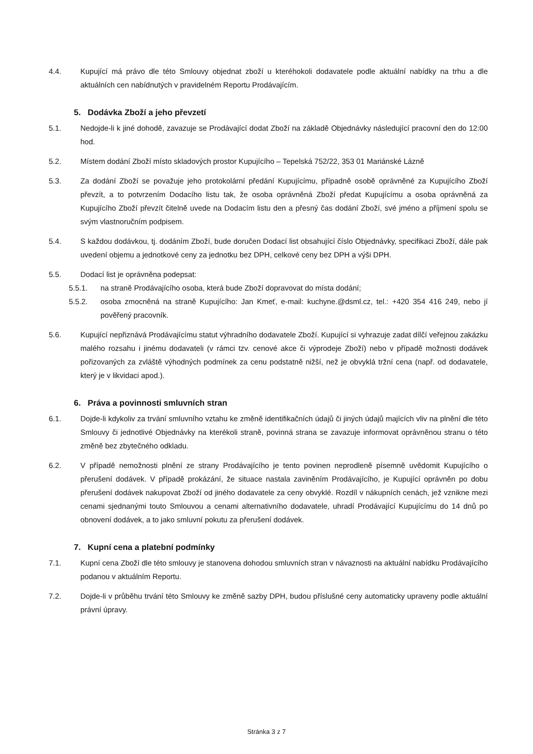4.4. Kupující má právo dle této Smlouvy objednat zboží u kteréhokoli dodavatele podle aktuální nabídky na trhu a dle aktuálních cen nabídnutých v pravidelném Reportu Prodávajícím.
5. Dodávka Zboží a jeho převzetí
5.1. Nedojde-li k jiné dohodě, zavazuje se Prodávající dodat Zboží na základě Objednávky následující pracovní den do 12:00 hod.
5.2. Místem dodání Zboží místo skladových prostor Kupujícího – Tepelská 752/22, 353 01 Mariánské Lázně
5.3. Za dodání Zboží se považuje jeho protokolární předání Kupujícímu, případně osobě oprávněné za Kupujícího Zboží převzít, a to potvrzením Dodacího listu tak, že osoba oprávněná Zboží předat Kupujícímu a osoba oprávněná za Kupujícího Zboží převzít čitelně uvede na Dodacím listu den a přesný čas dodání Zboží, své jméno a příjmení spolu se svým vlastnoručním podpisem.
5.4. S každou dodávkou, tj. dodáním Zboží, bude doručen Dodací list obsahující číslo Objednávky, specifikaci Zboží, dále pak uvedení objemu a jednotkové ceny za jednotku bez DPH, celkové ceny bez DPH a výši DPH.
5.5. Dodací list je oprávněna podepsat:
5.5.1. na straně Prodávajícího osoba, která bude Zboží dopravovat do místa dodání;
5.5.2. osoba zmocněná na straně Kupujícího: Jan Kmeť, e-mail: kuchyne.@dsml.cz, tel.: +420 354 416 249, nebo jí pověřený pracovník.
5.6. Kupující nepřiznává Prodávajícímu statut výhradního dodavatele Zboží. Kupující si vyhrazuje zadat dílčí veřejnou zakázku malého rozsahu i jinému dodavateli (v rámci tzv. cenové akce či výprodeje Zboží) nebo v případě možnosti dodávek pořizovaných za zvláště výhodných podmínek za cenu podstatně nižší, než je obvyklá tržní cena (např. od dodavatele, který je v likvidaci apod.).
6. Práva a povinnosti smluvních stran
6.1. Dojde-li kdykoliv za trvání smluvního vztahu ke změně identifikačních údajů či jiných údajů majících vliv na plnění dle této Smlouvy či jednotlivé Objednávky na kterékoli straně, povinná strana se zavazuje informovat oprávněnou stranu o této změně bez zbytečného odkladu.
6.2. V případě nemožnosti plnění ze strany Prodávajícího je tento povinen neprodleně písemně uvědomit Kupujícího o přerušení dodávek. V případě prokázání, že situace nastala zaviněním Prodávajícího, je Kupující oprávněn po dobu přerušení dodávek nakupovat Zboží od jiného dodavatele za ceny obvyklé. Rozdíl v nákupních cenách, jež vznikne mezi cenami sjednanými touto Smlouvou a cenami alternativního dodavatele, uhradí Prodávající Kupujícímu do 14 dnů po obnovení dodávek, a to jako smluvní pokutu za přerušení dodávek.
7. Kupní cena a platební podmínky
7.1. Kupní cena Zboží dle této smlouvy je stanovena dohodou smluvních stran v návaznosti na aktuální nabídku Prodávajícího podanou v aktuálním Reportu.
7.2. Dojde-li v průběhu trvání této Smlouvy ke změně sazby DPH, budou příslušné ceny automaticky upraveny podle aktuální právní úpravy.
Stránka 3 z 7